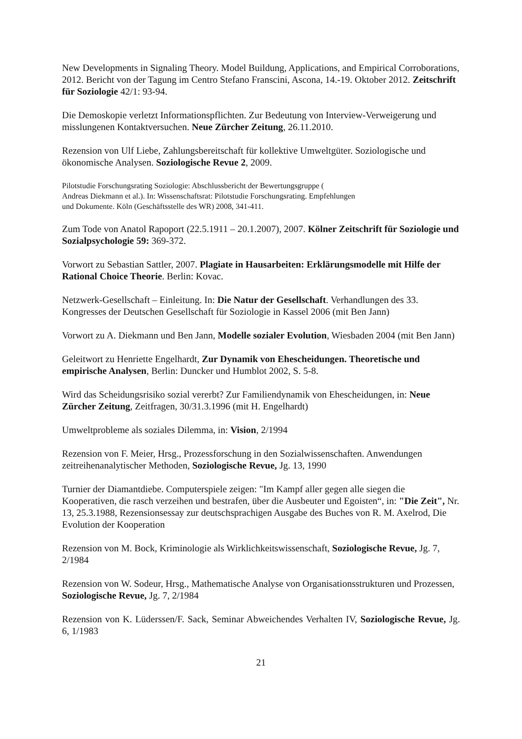New Developments in Signaling Theory. Model Buildung, Applications, and Empirical Corroborations, 2012. Bericht von der Tagung im Centro Stefano Franscini, Ascona, 14.-19. Oktober 2012. Zeitschrift für Soziologie 42/1: 93-94.
Die Demoskopie verletzt Informationspflichten. Zur Bedeutung von Interview-Verweigerung und misslungenen Kontaktversuchen. Neue Zürcher Zeitung, 26.11.2010.
Rezension von Ulf Liebe, Zahlungsbereitschaft für kollektive Umweltgüter. Soziologische und ökonomische Analysen. Soziologische Revue 2, 2009.
Pilotstudie Forschungsrating Soziologie: Abschlussbericht der Bewertungsgruppe (
Andreas Diekmann et al.). In: Wissenschaftsrat: Pilotstudie Forschungsrating. Empfehlungen
und Dokumente. Köln (Geschäftsstelle des WR) 2008, 341-411.
Zum Tode von Anatol Rapoport (22.5.1911 – 20.1.2007), 2007. Kölner Zeitschrift für Soziologie und Sozialpsychologie 59: 369-372.
Vorwort zu Sebastian Sattler, 2007. Plagiate in Hausarbeiten: Erklärungsmodelle mit Hilfe der Rational Choice Theorie. Berlin: Kovac.
Netzwerk-Gesellschaft – Einleitung. In: Die Natur der Gesellschaft. Verhandlungen des 33. Kongresses der Deutschen Gesellschaft für Soziologie in Kassel 2006 (mit Ben Jann)
Vorwort zu A. Diekmann und Ben Jann, Modelle sozialer Evolution, Wiesbaden 2004 (mit Ben Jann)
Geleitwort zu Henriette Engelhardt, Zur Dynamik von Ehescheidungen. Theoretische und empirische Analysen, Berlin: Duncker und Humblot 2002, S. 5-8.
Wird das Scheidungsrisiko sozial vererbt? Zur Familiendynamik von Ehescheidungen, in: Neue Zürcher Zeitung, Zeitfragen, 30/31.3.1996 (mit H. Engelhardt)
Umweltprobleme als soziales Dilemma, in: Vision, 2/1994
Rezension von F. Meier, Hrsg., Prozessforschung in den Sozialwissenschaften. Anwendungen zeitreihenanalytischer Methoden, Soziologische Revue, Jg. 13, 1990
Turnier der Diamantdiebe. Computerspiele zeigen: "Im Kampf aller gegen alle siegen die Kooperativen, die rasch verzeihen und bestrafen, über die Ausbeuter und Egoisten“, in: "Die Zeit", Nr. 13, 25.3.1988, Rezensionsessay zur deutschsprachigen Ausgabe des Buches von R. M. Axelrod, Die Evolution der Kooperation
Rezension von M. Bock, Kriminologie als Wirklichkeitswissenschaft, Soziologische Revue, Jg. 7, 2/1984
Rezension von W. Sodeur, Hrsg., Mathematische Analyse von Organisationsstrukturen und Prozessen, Soziologische Revue, Jg. 7, 2/1984
Rezension von K. Lüderssen/F. Sack, Seminar Abweichendes Verhalten IV, Soziologische Revue, Jg. 6, 1/1983
21